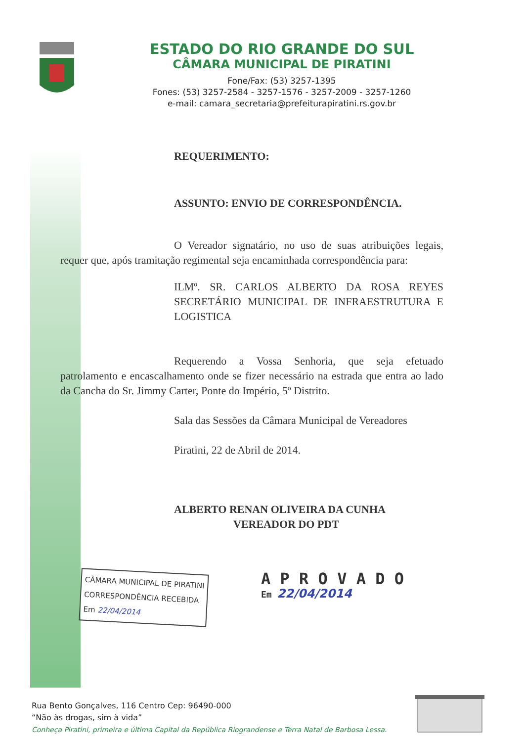ESTADO DO RIO GRANDE DO SUL
CÂMARA MUNICIPAL DE PIRATINI
Fone/Fax: (53) 3257-1395
Fones: (53) 3257-2584 - 3257-1576 - 3257-2009 - 3257-1260
e-mail: camara_secretaria@prefeiturapiratini.rs.gov.br
REQUERIMENTO:
ASSUNTO: ENVIO DE CORRESPONDÊNCIA.
O Vereador signatário, no uso de suas atribuições legais, requer que, após tramitação regimental seja encaminhada correspondência para:
ILMº. SR. CARLOS ALBERTO DA ROSA REYES SECRETÁRIO MUNICIPAL DE INFRAESTRUTURA E LOGISTICA
Requerendo a Vossa Senhoria, que seja efetuado patrolamento e encascalhamento onde se fizer necessário na estrada que entra ao lado da Cancha do Sr. Jimmy Carter, Ponte do Império, 5º Distrito.
Sala das Sessões da Câmara Municipal de Vereadores
Piratini, 22 de Abril de 2014.
ALBERTO RENAN OLIVEIRA DA CUNHA
VEREADOR DO PDT
CÂMARA MUNICIPAL DE PIRATINI
CORRESPONDÊNCIA RECEBIDA
Em 22/04/2014
A P R O V A D O
Em 22/04/2014
Rua Bento Gonçalves, 116 Centro Cep: 96490-000
“Não às drogas, sim à vida”
Conheça Piratini, primeira e última Capital da República Riograndense e Terra Natal de Barbosa Lessa.